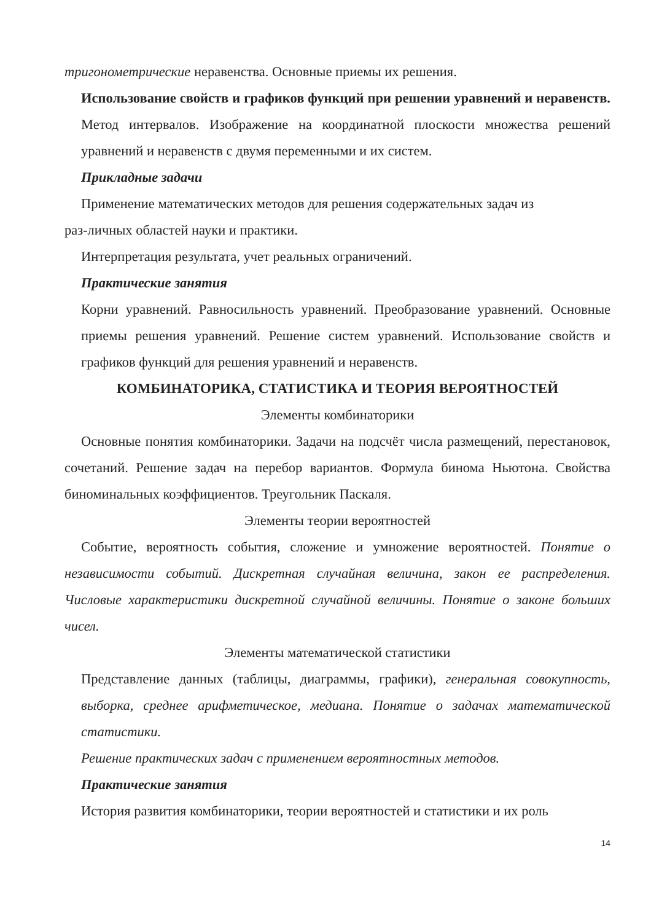тригонометрические неравенства. Основные приемы их решения.
Использование свойств и графиков функций при решении уравнений и неравенств. Метод интервалов. Изображение на координатной плоскости множества решений уравнений и неравенств с двумя переменными и их систем.
Прикладные задачи
Применение математических методов для решения содержательных задач из
раз-личных областей науки и практики.
Интерпретация результата, учет реальных ограничений.
Практические занятия
Корни уравнений. Равносильность уравнений. Преобразование уравнений. Основные приемы решения уравнений. Решение систем уравнений. Использование свойств и графиков функций для решения уравнений и неравенств.
КОМБИНАТОРИКА, СТАТИСТИКА И ТЕОРИЯ ВЕРОЯТНОСТЕЙ
Элементы комбинаторики
Основные понятия комбинаторики. Задачи на подсчёт числа размещений, перестановок, сочетаний. Решение задач на перебор вариантов. Формула бинома Ньютона. Свойства биноминальных коэффициентов. Треугольник Паскаля.
Элементы теории вероятностей
Событие, вероятность события, сложение и умножение вероятностей. Понятие о независимости событий. Дискретная случайная величина, закон ее распределения. Числовые характеристики дискретной случайной величины. Понятие о законе больших чисел.
Элементы математической статистики
Представление данных (таблицы, диаграммы, графики), генеральная совокупность, выборка, среднее арифметическое, медиана. Понятие о задачах математической статистики.
Решение практических задач с применением вероятностных методов.
Практические занятия
История развития комбинаторики, теории вероятностей и статистики и их роль
14